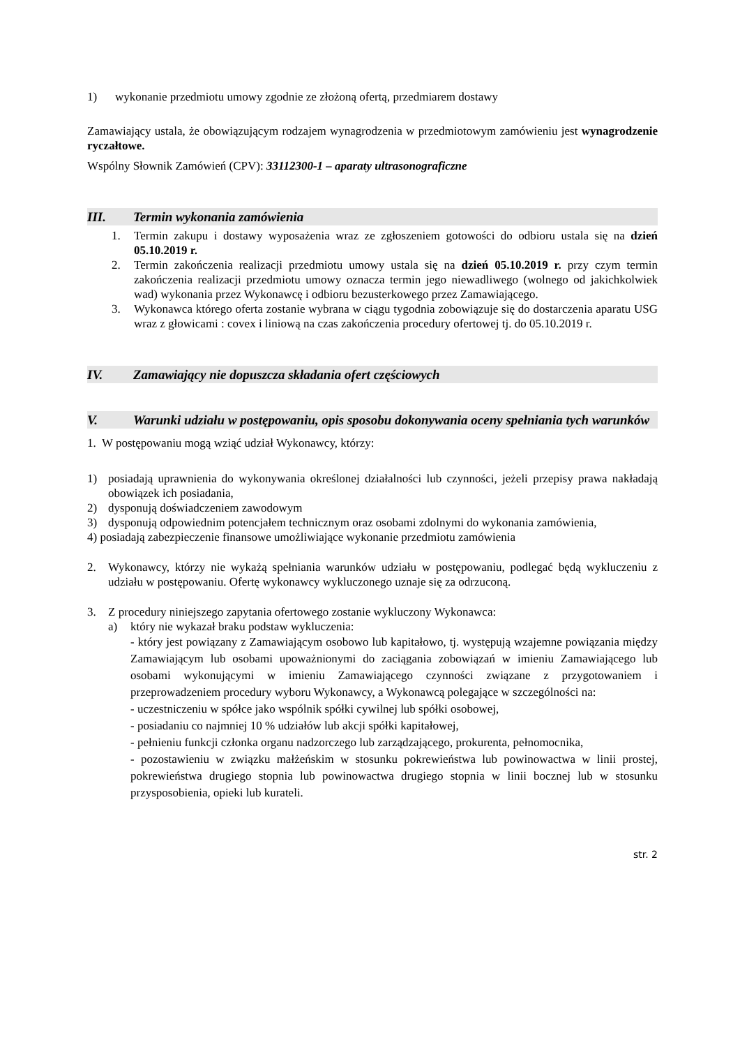1) wykonanie przedmiotu umowy zgodnie ze złożoną ofertą, przedmiarem dostawy
Zamawiający ustala, że obowiązującym rodzajem wynagrodzenia w przedmiotowym zamówieniu jest wynagrodzenie ryczałtowe.
Wspólny Słownik Zamówień (CPV): 33112300-1 – aparaty ultrasonograficzne
III. Termin wykonania zamówienia
1. Termin zakupu i dostawy wyposażenia wraz ze zgłoszeniem gotowości do odbioru ustala się na dzień 05.10.2019 r.
2. Termin zakończenia realizacji przedmiotu umowy ustala się na dzień 05.10.2019 r. przy czym termin zakończenia realizacji przedmiotu umowy oznacza termin jego niewadliwego (wolnego od jakichkolwiek wad) wykonania przez Wykonawcę i odbioru bezusterkowego przez Zamawiającego.
3. Wykonawca którego oferta zostanie wybrana w ciągu tygodnia zobowiązuje się do dostarczenia aparatu USG wraz z głowicami : covex i liniową na czas zakończenia procedury ofertowej tj. do 05.10.2019 r.
IV. Zamawiający nie dopuszcza składania ofert częściowych
V. Warunki udziału w postępowaniu, opis sposobu dokonywania oceny spełniania tych warunków
1. W postępowaniu mogą wziąć udział Wykonawcy, którzy:
1) posiadają uprawnienia do wykonywania określonej działalności lub czynności, jeżeli przepisy prawa nakładają obowiązek ich posiadania,
2) dysponują doświadczeniem zawodowym
3) dysponują odpowiednim potencjałem technicznym oraz osobami zdolnymi do wykonania zamówienia,
4) posiadają zabezpieczenie finansowe umożliwiające wykonanie przedmiotu zamówienia
2. Wykonawcy, którzy nie wykażą spełniania warunków udziału w postępowaniu, podlegać będą wykluczeniu z udziału w postępowaniu. Ofertę wykonawcy wykluczonego uznaje się za odrzuconą.
3. Z procedury niniejszego zapytania ofertowego zostanie wykluczony Wykonawca:
a) który nie wykazał braku podstaw wykluczenia:
- który jest powiązany z Zamawiającym osobowo lub kapitałowo, tj. występują wzajemne powiązania między Zamawiającym lub osobami upoważnionymi do zaciągania zobowiązań w imieniu Zamawiającego lub osobami wykonującymi w imieniu Zamawiającego czynności związane z przygotowaniem i przeprowadzeniem procedury wyboru Wykonawcy, a Wykonawcą polegające w szczególności na:
- uczestniczeniu w spółce jako wspólnik spółki cywilnej lub spółki osobowej,
- posiadaniu co najmniej 10 % udziałów lub akcji spółki kapitałowej,
- pełnieniu funkcji członka organu nadzorczego lub zarządzającego, prokurenta, pełnomocnika,
- pozostawieniu w związku małżeńskim w stosunku pokrewieństwa lub powinowactwa w linii prostej, pokrewieństwa drugiego stopnia lub powinowactwa drugiego stopnia w linii bocznej lub w stosunku przysposobienia, opieki lub kurateli.
str. 2